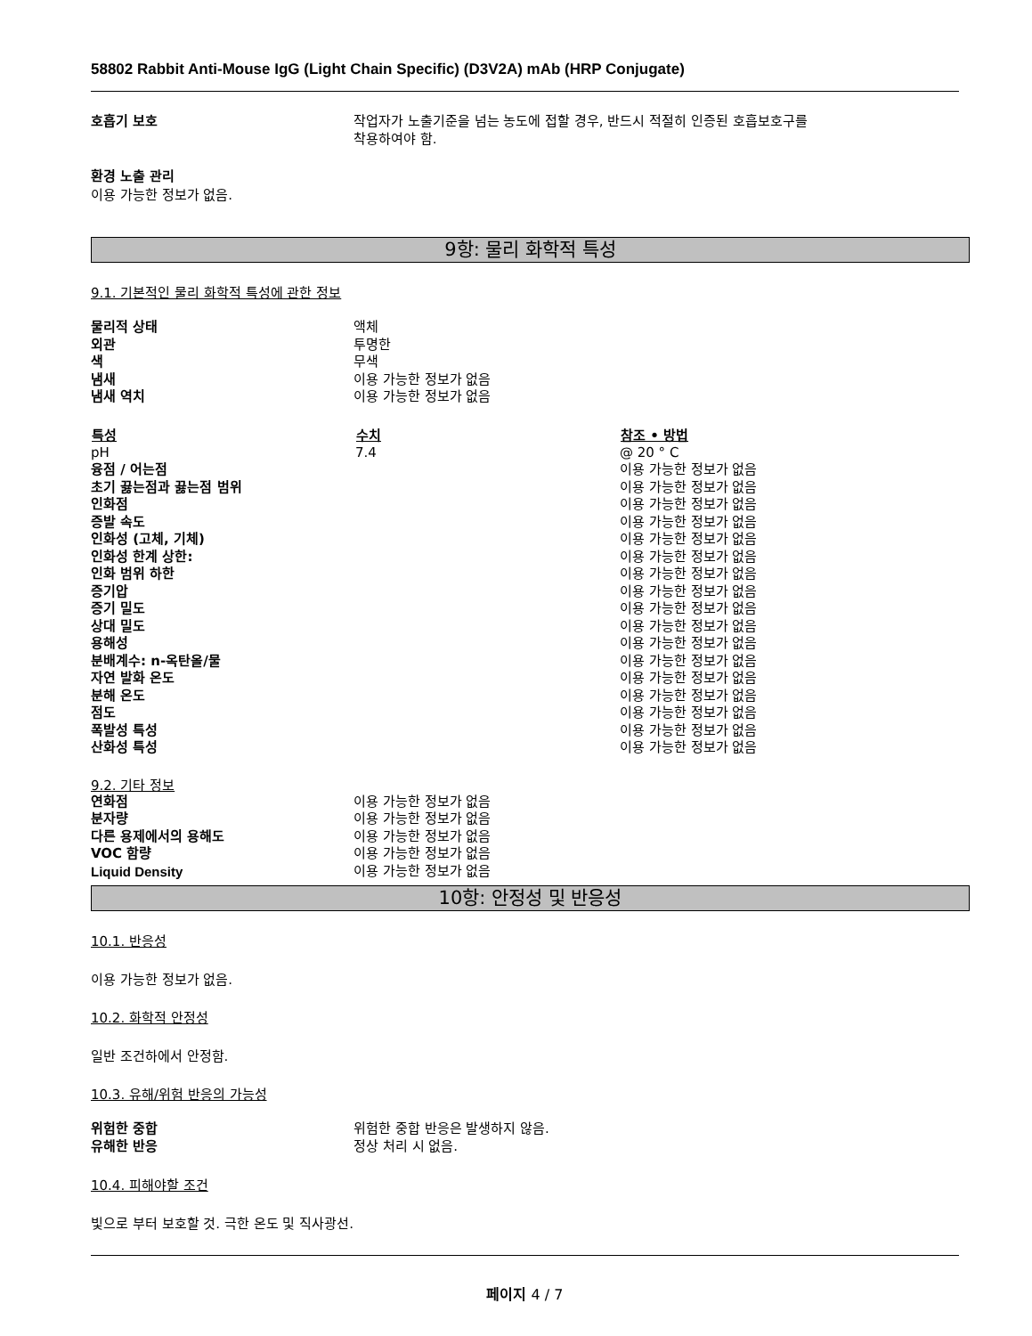58802 Rabbit Anti-Mouse IgG (Light Chain Specific) (D3V2A) mAb (HRP Conjugate)
호흡기 보호 작업자가 노출기준을 넘는 농도에 접할 경우, 반드시 적절히 인증된 호흡보호구를
착용하여야 함.
환경 노출 관리
이용 가능한 정보가 없음.
9항: 물리 화학적 특성
9.1. 기본적인 물리 화학적 특성에 관한 정보
| 물리적 상태 | 액체 |
| 외관 | 투명한 |
| 색 | 무색 |
| 냄새 | 이용 가능한 정보가 없음 |
| 냄새 역치 | 이용 가능한 정보가 없음 |
| 특성 | 수치 | 참조 • 방법 |
| --- | --- | --- |
| pH | 7.4 | @ 20 ° C |
| 융점 / 어는점 | | 이용 가능한 정보가 없음 |
| 초기 끓는점과 끓는점 범위 | | 이용 가능한 정보가 없음 |
| 인화점 | | 이용 가능한 정보가 없음 |
| 증발 속도 | | 이용 가능한 정보가 없음 |
| 인화성 (고체, 기체) | | 이용 가능한 정보가 없음 |
| 인화성 한계 상한: | | 이용 가능한 정보가 없음 |
| 인화 범위 하한 | | 이용 가능한 정보가 없음 |
| 증기압 | | 이용 가능한 정보가 없음 |
| 증기 밀도 | | 이용 가능한 정보가 없음 |
| 상대 밀도 | | 이용 가능한 정보가 없음 |
| 용해성 | | 이용 가능한 정보가 없음 |
| 분배계수: n-옥탄올/물 | | 이용 가능한 정보가 없음 |
| 자연 발화 온도 | | 이용 가능한 정보가 없음 |
| 분해 온도 | | 이용 가능한 정보가 없음 |
| 점도 | | 이용 가능한 정보가 없음 |
| 폭발성 특성 | | 이용 가능한 정보가 없음 |
| 산화성 특성 | | 이용 가능한 정보가 없음 |
9.2. 기타 정보
| 연화점 | 이용 가능한 정보가 없음 |
| 분자량 | 이용 가능한 정보가 없음 |
| 다른 용제에서의 용해도 | 이용 가능한 정보가 없음 |
| VOC 함량 | 이용 가능한 정보가 없음 |
| Liquid Density | 이용 가능한 정보가 없음 |
10항: 안정성 및 반응성
10.1. 반응성
이용 가능한 정보가 없음.
10.2. 화학적 안정성
일반 조건하에서 안정함.
10.3. 유해/위험 반응의 가능성
| 위험한 중합 | 위험한 중합 반응은 발생하지 않음. |
| 유해한 반응 | 정상 처리 시 없음. |
10.4. 피해야할 조건
빛으로 부터 보호할 것. 극한 온도 및 직사광선.
페이지 4 / 7